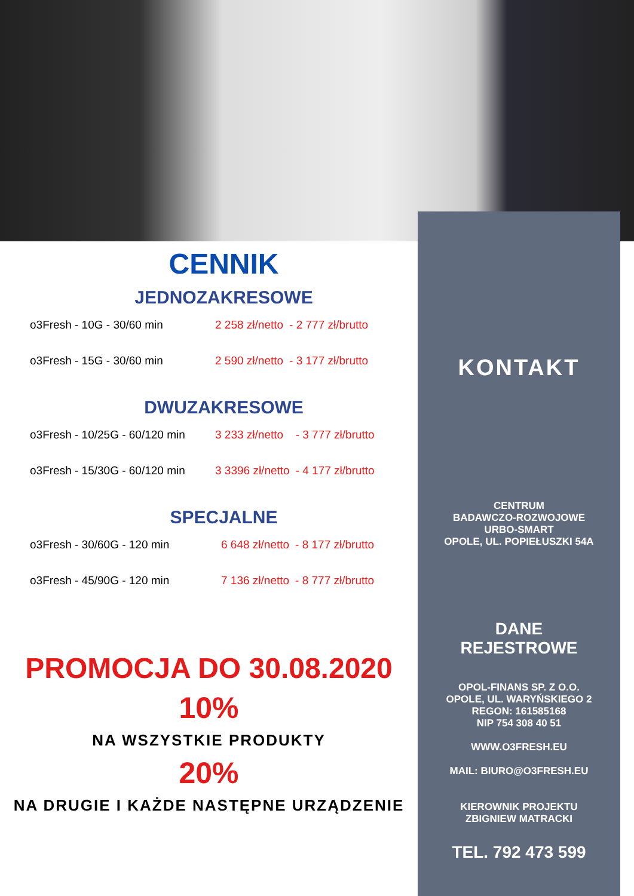CENNIK
JEDNOZAKRESOWE
| o3Fresh - 10G - 30/60 min | 2 258 zł/netto | - 2 777 zł/brutto |
| o3Fresh - 15G - 30/60 min | 2 590 zł/netto | - 3 177 zł/brutto |
DWUZAKRESOWE
| o3Fresh - 10/25G - 60/120 min | 3 233 zł/netto | - 3 777 zł/brutto |
| o3Fresh - 15/30G - 60/120 min | 3 3396 zł/netto | - 4 177 zł/brutto |
SPECJALNE
| o3Fresh - 30/60G - 120 min | 6 648 zł/netto | - 8 177 zł/brutto |
| o3Fresh - 45/90G - 120 min | 7 136 zł/netto | - 8 777 zł/brutto |
PROMOCJA DO 30.08.2020
10%
NA WSZYSTKIE PRODUKTY
20%
NA DRUGIE I KAŻDE NASTĘPNE URZĄDZENIE
KONTAKT
CENTRUM
BADAWCZO-ROZWOJOWE
URBO-SMART
OPOLE, UL. POPIEŁUSZKI 54A
DANE
REJESTROWE
OPOL-FINANS SP. Z O.O.
OPOLE, UL. WARYŃSKIEGO 2
REGON: 161585168
NIP 754 308 40 51
WWW.O3FRESH.EU
MAIL: BIURO@O3FRESH.EU
KIEROWNIK PROJEKTU
ZBIGNIEW MATRACKI
TEL. 792 473 599